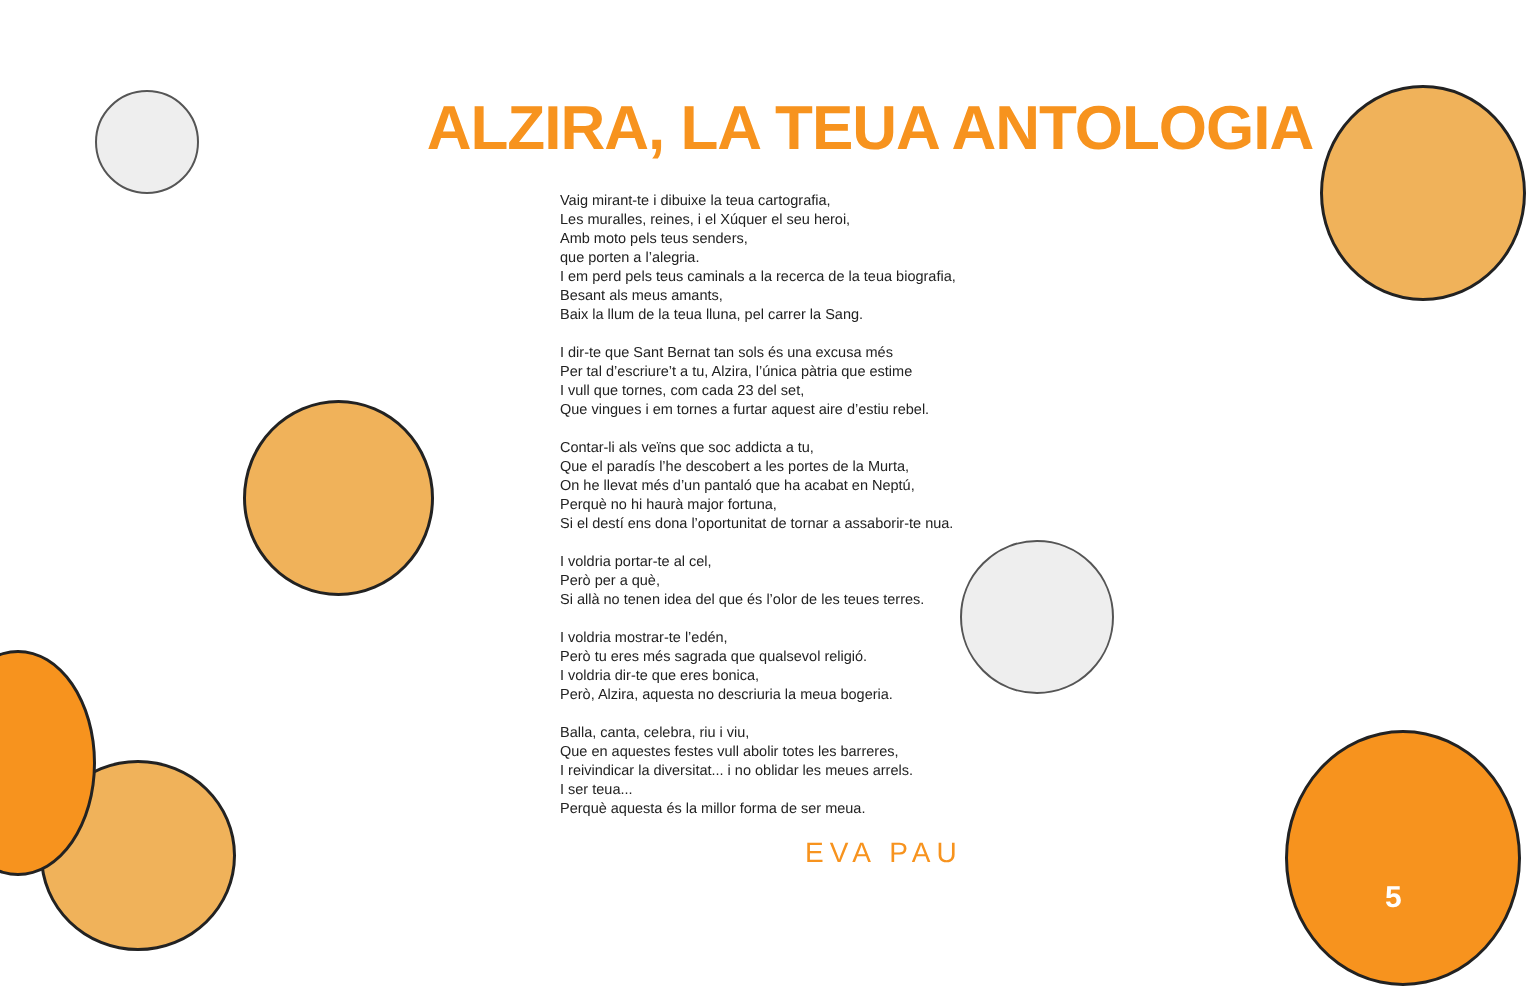ALZIRA, LA TEUA ANTOLOGIA
Vaig mirant-te i dibuixe la teua cartografia,
Les muralles, reines, i el Xúquer el seu heroi,
Amb moto pels teus senders,
que porten a l’alegria.
I em perd pels teus caminals a la recerca de la teua biografia,
Besant als meus amants,
Baix la llum de la teua lluna, pel carrer la Sang.
I dir-te que Sant Bernat tan sols és una excusa més
Per tal d’escriure’t a tu, Alzira, l’única pàtria que estime
I vull que tornes, com cada 23 del set,
Que vingues i em tornes a furtar aquest aire d’estiu rebel.
Contar-li als veïns que soc addicta a tu,
Que el paradís l’he descobert a les portes de la Murta,
On he llevat més d’un pantaló que ha acabat en Neptú,
Perquè no hi haurà major fortuna,
Si el destí ens dona l’oportunitat de tornar a assaborir-te nua.
I voldria portar-te al cel,
Però per a què,
Si allà no tenen idea del que és l’olor de les teues terres.
I voldria mostrar-te l’edén,
Però tu eres més sagrada que qualsevol religió.
I voldria dir-te que eres bonica,
Però, Alzira, aquesta no descriuria la meua bogeria.
Balla, canta, celebra, riu i viu,
Que en aquestes festes vull abolir totes les barreres,
I reivindicar la diversitat... i no oblidar les meues arrels.
I ser teua...
Perquè aquesta és la millor forma de ser meua.
EVA PAU
5